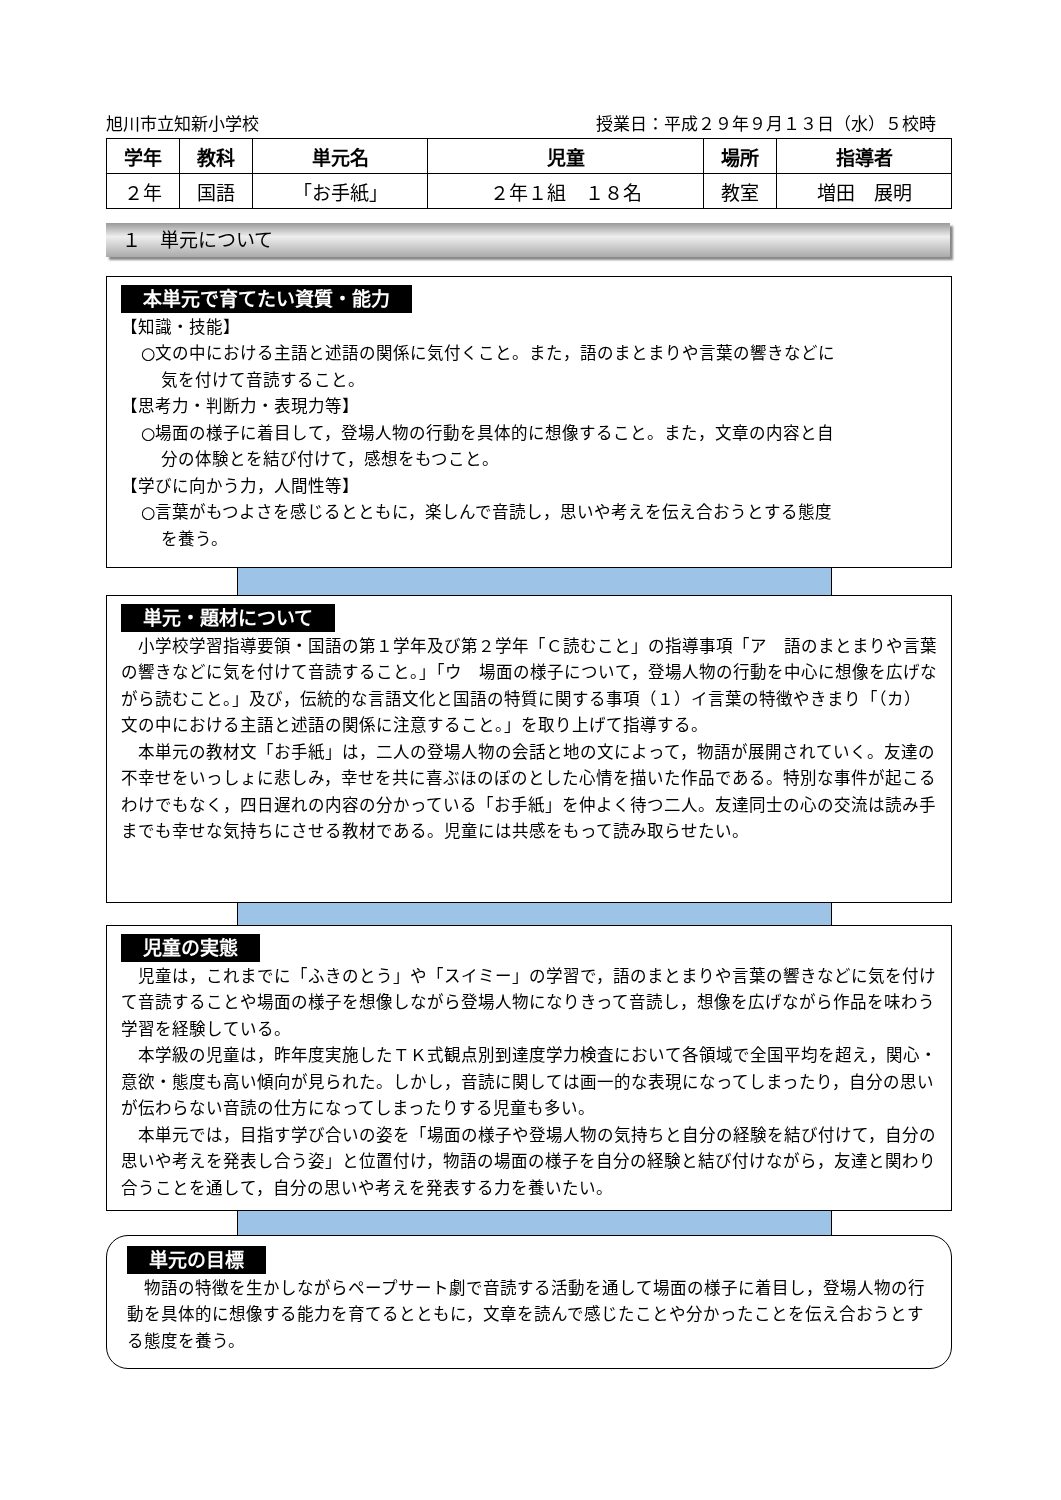旭川市立知新小学校 授業日：平成２９年９月１３日（水）５校時
| 学年 | 教科 | 単元名 | 児童 | 場所 | 指導者 |
| --- | --- | --- | --- | --- | --- |
| ２年 | 国語 | 「お手紙」 | ２年１組 １８名 | 教室 | 増田 展明 |
１　単元について
本単元で育てたい資質・能力
【知識・技能】
○文の中における主語と述語の関係に気付くこと。また，語のまとまりや言葉の響きなどに
気を付けて音読すること。
【思考力・判断力・表現力等】
○場面の様子に着目して，登場人物の行動を具体的に想像すること。また，文章の内容と自
分の体験とを結び付けて，感想をもつこと。
【学びに向かう力，人間性等】
○言葉がもつよさを感じるとともに，楽しんで音読し，思いや考えを伝え合おうとする態度
を養う。
単元・題材について
　小学校学習指導要領・国語の第１学年及び第２学年「Ｃ読むこと」の指導事項「ア　語のまとまりや言葉の響きなどに気を付けて音読すること。」「ウ　場面の様子について，登場人物の行動を中心に想像を広げながら読むこと。」及び，伝統的な言語文化と国語の特質に関する事項（１）イ言葉の特徴やきまり「（カ）文の中における主語と述語の関係に注意すること。」を取り上げて指導する。
　本単元の教材文「お手紙」は，二人の登場人物の会話と地の文によって，物語が展開されていく。友達の不幸せをいっしょに悲しみ，幸せを共に喜ぶほのぼのとした心情を描いた作品である。特別な事件が起こるわけでもなく，四日遅れの内容の分かっている「お手紙」を仲よく待つ二人。友達同士の心の交流は読み手までも幸せな気持ちにさせる教材である。児童には共感をもって読み取らせたい。
児童の実態
　児童は，これまでに「ふきのとう」や「スイミー」の学習で，語のまとまりや言葉の響きなどに気を付けて音読することや場面の様子を想像しながら登場人物になりきって音読し，想像を広げながら作品を味わう学習を経験している。
　本学級の児童は，昨年度実施したＴＫ式観点別到達度学力検査において各領域で全国平均を超え，関心・意欲・態度も高い傾向が見られた。しかし，音読に関しては画一的な表現になってしまったり，自分の思いが伝わらない音読の仕方になってしまったりする児童も多い。
　本単元では，目指す学び合いの姿を「場面の様子や登場人物の気持ちと自分の経験を結び付けて，自分の思いや考えを発表し合う姿」と位置付け，物語の場面の様子を自分の経験と結び付けながら，友達と関わり合うことを通して，自分の思いや考えを発表する力を養いたい。
単元の目標
　物語の特徴を生かしながらペープサート劇で音読する活動を通して場面の様子に着目し，登場人物の行動を具体的に想像する能力を育てるとともに，文章を読んで感じたことや分かったことを伝え合おうとする態度を養う。